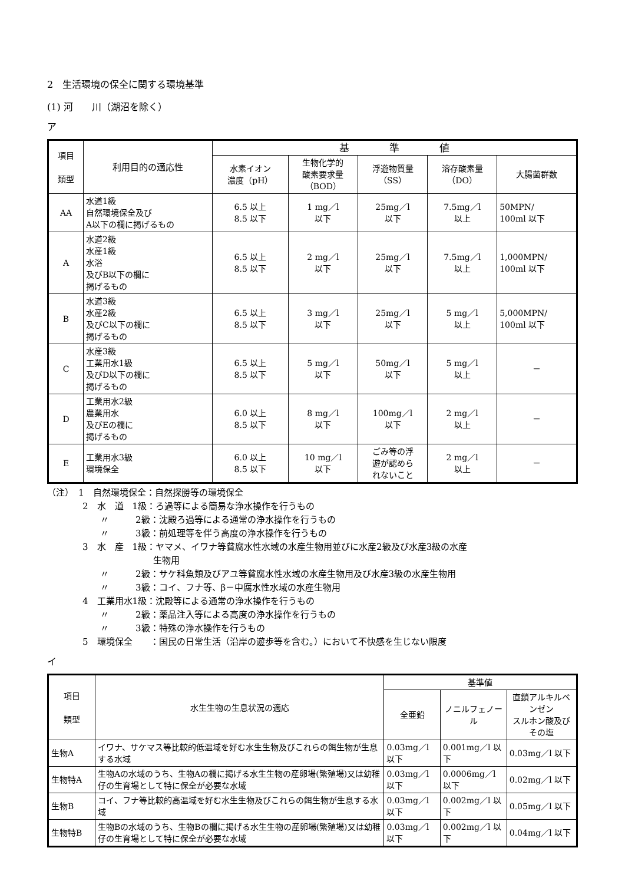2　生活環境の保全に関する環境基準
(1) 河　　川（湖沼を除く）
ア
| 項目 類型 | 利用目的の適応性 | 基 準 値 | | | | |
| --- | --- | --- | --- | --- | --- | --- |
| | | 水素イオン 濃度（pH） | 生物化学的 酸素要求量 （BOD） | 浮遊物質量 （SS） | 溶存酸素量 （DO） | 大腸菌群数 |
| AA | 水道1級 自然環境保全及び A以下の欄に掲げるもの | 6.5 以上 8.5 以下 | 1 mg／l 以下 | 25mg／l 以下 | 7.5mg／l 以上 | 50MPN/ 100ml 以下 |
| A | 水道2級 水産1級 水浴 及びB以下の欄に 掲げるもの | 6.5 以上 8.5 以下 | 2 mg／l 以下 | 25mg／l 以下 | 7.5mg／l 以上 | 1,000MPN/ 100ml 以下 |
| B | 水道3級 水産2級 及びC以下の欄に 掲げるもの | 6.5 以上 8.5 以下 | 3 mg／l 以下 | 25mg／l 以下 | 5 mg／l 以上 | 5,000MPN/ 100ml 以下 |
| C | 水産3級 工業用水1級 及びD以下の欄に 掲げるもの | 6.5 以上 8.5 以下 | 5 mg／l 以下 | 50mg／l 以下 | 5 mg／l 以上 | － |
| D | 工業用水2級 農業用水 及びEの欄に 掲げるもの | 6.0 以上 8.5 以下 | 8 mg／l 以下 | 100mg／l 以下 | 2 mg／l 以上 | － |
| E | 工業用水3級 環境保全 | 6.0 以上 8.5 以下 | 10 mg／l 以下 | ごみ等の浮 遊が認めら れないこと | 2 mg／l 以上 | － |
（注）　1　自然環境保全：自然探勝等の環境保全
　　　　2　水　道　1級：ろ過等による簡易な浄水操作を行うもの
　　　　　　〃　　　2級：沈殿ろ過等による通常の浄水操作を行うもの
　　　　　　〃　　　3級：前処理等を伴う高度の浄水操作を行うもの
　　　　3　水　産　1級：ヤマメ、イワナ等貧腐水性水域の水産生物用並びに水産2級及び水産3級の水産
　　　　　　　　　　　　生物用
　　　　　　〃　　　2級：サケ科魚類及びアユ等貧腐水性水域の水産生物用及び水産3級の水産生物用
　　　　　　〃　　　3級：コイ、フナ等、β－中腐水性水域の水産生物用
　　　　4　工業用水1級：沈殿等による通常の浄水操作を行うもの
　　　　　　〃　　　2級：薬品注入等による高度の浄水操作を行うもの
　　　　　　〃　　　3級：特殊の浄水操作を行うもの
　　　　5　環境保全　　：国民の日常生活（沿岸の遊歩等を含む。）において不快感を生じない限度
イ
| 項目 類型 | 水生生物の生息状況の適応 | 基準値 | | |
| --- | --- | --- | --- | --- |
| | | 全亜鉛 | ノニルフェノール | 直鎖アルキルベンゼン スルホン酸及びその塩 |
| 生物A | イワナ、サケマス等比較的低温域を好む水生生物及びこれらの餌生物が生息する水域 | 0.03mg／l 以下 | 0.001mg／l 以下 | 0.03mg／l 以下 |
| 生物特A | 生物Aの水域のうち、生物Aの欄に掲げる水生生物の産卵場(繁殖場)又は幼稚仔の生育場として特に保全が必要な水域 | 0.03mg／l 以下 | 0.0006mg／l 以下 | 0.02mg／l 以下 |
| 生物B | コイ、フナ等比較的高温域を好む水生生物及びこれらの餌生物が生息する水域 | 0.03mg／l 以下 | 0.002mg／l 以下 | 0.05mg／l 以下 |
| 生物特B | 生物Bの水域のうち、生物Bの欄に掲げる水生生物の産卵場(繁殖場)又は幼稚仔の生育場として特に保全が必要な水域 | 0.03mg／l 以下 | 0.002mg／l 以下 | 0.04mg／l 以下 |